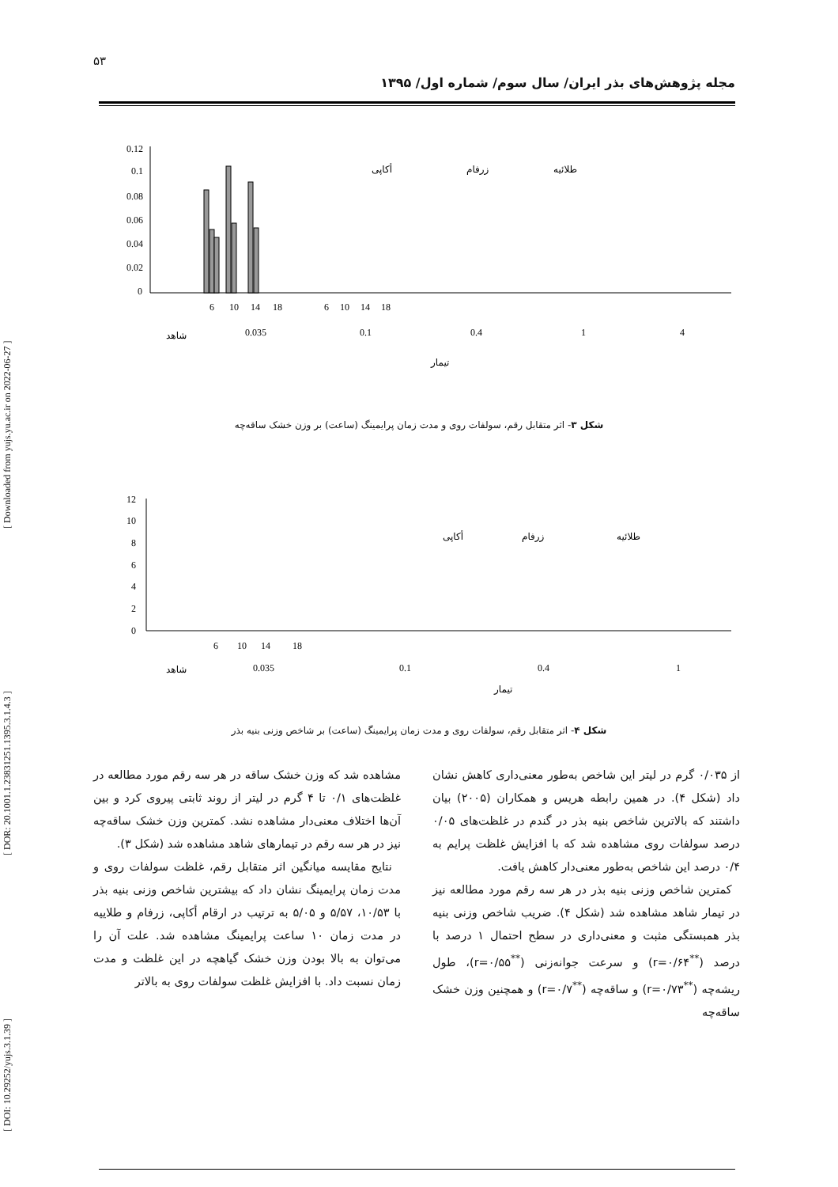[ DOI: 10.29252/yujs.3.1.39 ] [ DOR: 20.1001.1.23831251.1395.3.1.4.3 ] [ Downloaded from yujs.yu.ac.ir on 2022-06-27 ]
۵۳
مجله پژوهش‌های بذر ایران/ سال سوم/ شماره اول/ ۱۳۹۵
0.12
0.1
0.08
0.06
0.04
0.02
0
أکاپی
زرفام
طلائیه
6
10
14
18
6
10
14
18
شاهد
0.035
0.1
0.4
1
4
تیمار
شکل ۳- اثر متقابل رقم، سولفات روی و مدت زمان پرایمینگ (ساعت) بر وزن خشک ساقه‌چه
12
10
8
6
4
2
0
أکاپی
زرفام
طلائیه
6
10
14
18
شاهد
0.035
0.1
0.4
1
تیمار
شکل ۴- اثر متقابل رقم، سولفات روی و مدت زمان پرایمینگ (ساعت) بر شاخص وزنی بنیه بذر
مشاهده شد که وزن خشک ساقه در هر سه رقم مورد مطالعه در غلظت‌های ۰/۱ تا ۴ گرم در لیتر از روند ثابتی پیروی کرد و بین آن‌ها اختلاف معنی‌دار مشاهده نشد. کمترین وزن خشک ساقه‌چه نیز در هر سه رقم در تیمارهای شاهد مشاهده شد (شکل ۳).
نتایج مقایسه میانگین اثر متقابل رقم، غلظت سولفات روی و مدت زمان پرایمینگ نشان داد که بیشترین شاخص وزنی بنیه بذر با ۱۰/۵۳، ۵/۵۷ و ۵/۰۵ به ترتیب در ارقام أکاپی، زرفام و طلاییه در مدت زمان ۱۰ ساعت پرایمینگ مشاهده شد. علت آن را می‌توان به بالا بودن وزن خشک گیاهچه در این غلظت و مدت زمان نسبت داد. با افزایش غلظت سولفات روی به بالاتر
از ۰/۰۳۵ گرم در لیتر این شاخص به‌طور معنی‌داری کاهش نشان داد (شکل ۴). در همین رابطه هریس و همکاران (۲۰۰۵) بیان داشتند که بالاترین شاخص بنیه بذر در گندم در غلظت‌های ۰/۰۵ درصد سولفات روی مشاهده شد که با افزایش غلظت پرایم به ۰/۴ درصد این شاخص به‌طور معنی‌دار کاهش یافت.
کمترین شاخص وزنی بنیه بذر در هر سه رقم مورد مطالعه نیز در تیمار شاهد مشاهده شد (شکل ۴). ضریب شاخص وزنی بنیه بذر همبستگی مثبت و معنی‌داری در سطح احتمال ۱ درصد با درصد (<sup>**</sup>r=۰/۶۴) و سرعت جوانه‌زنی (<sup>**</sup>r=۰/۵۵)، طول ریشه‌چه (<sup>**</sup>r=۰/۷۳) و ساقه‌چه (<sup>**</sup>r=۰/۷) و همچنین وزن خشک ساقه‌چه